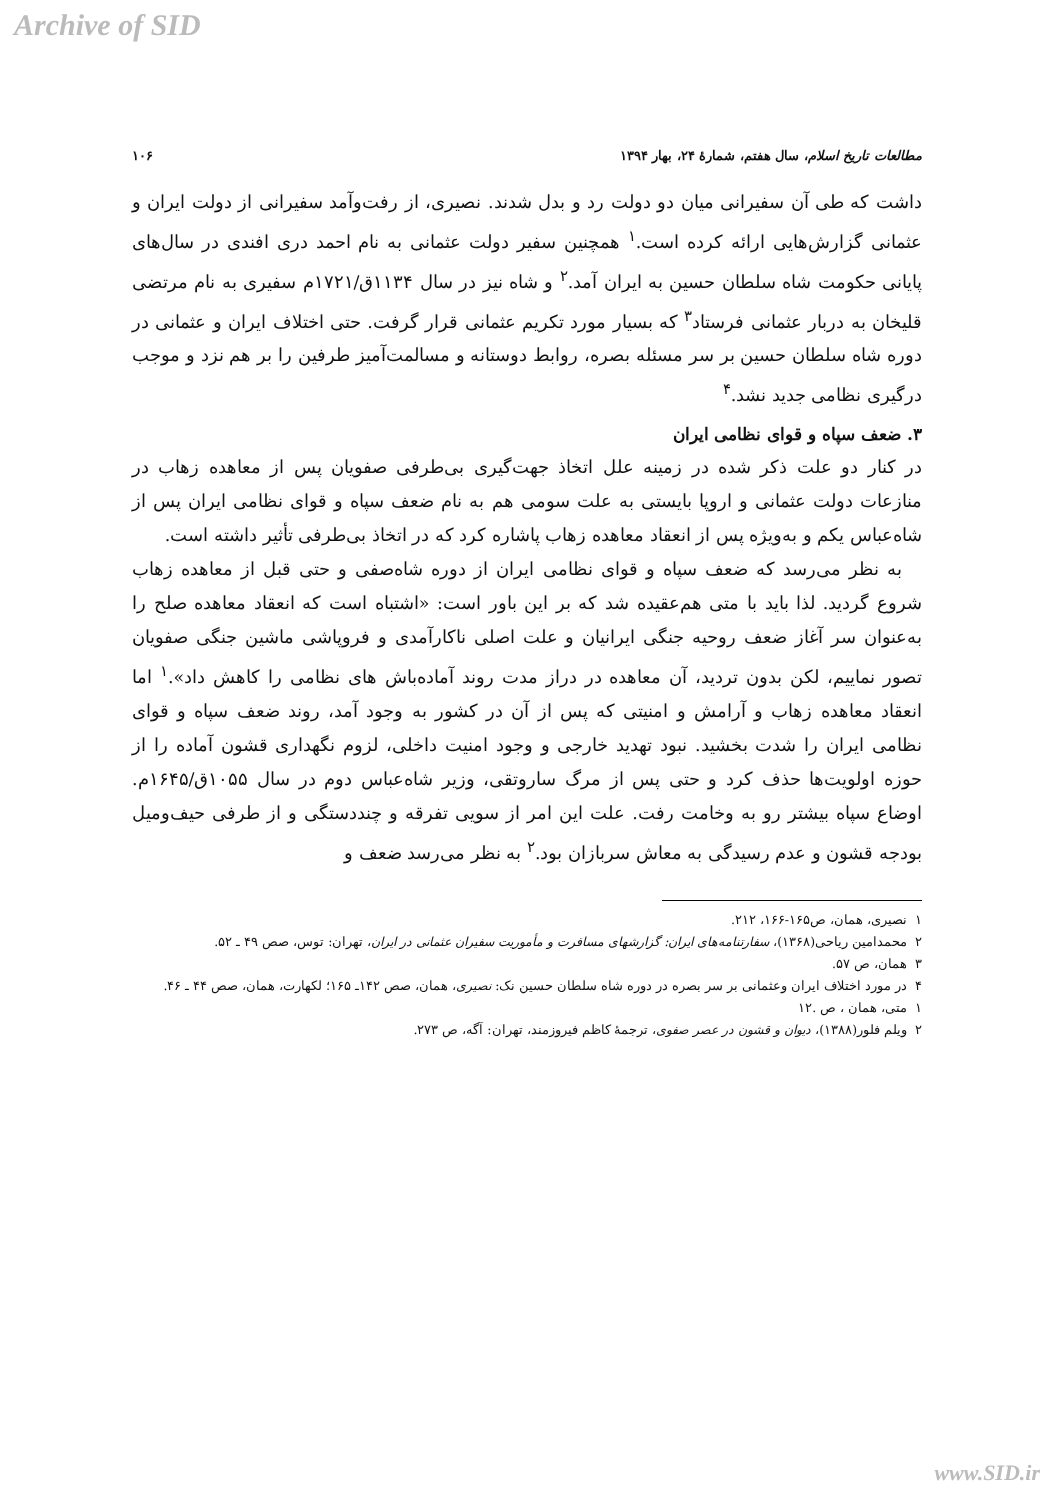Archive of SID
مطالعات تاریخ اسلام، سال هفتم، شمارهٔ ۲۴، بهار ۱۳۹۴ ۱۰۶
داشت که طی آن سفیرانی میان دو دولت رد و بدل شدند. نصیری، از رفت‌وآمد سفیرانی از دولت ایران و عثمانی گزارش‌هایی ارائه کرده است.<sup>۱</sup> همچنین سفیر دولت عثمانی به نام احمد دری افندی در سال‌های پایانی حکومت شاه سلطان حسین به ایران آمد.<sup>۲</sup> و شاه نیز در سال ۱۱۳۴ق/۱۷۲۱م سفیری به نام مرتضی قلیخان به دربار عثمانی فرستاد<sup>۳</sup> که بسیار مورد تکریم عثمانی قرار گرفت. حتی اختلاف ایران و عثمانی در دوره شاه سلطان حسین بر سر مسئله بصره، روابط دوستانه و مسالمت‌آمیز طرفین را بر هم نزد و موجب درگیری نظامی جدید نشد.<sup>۴</sup>
۳. ضعف سپاه و قوای نظامی ایران
در کنار دو علت ذکر شده در زمینه علل اتخاذ جهت‌گیری بی‌طرفی صفویان پس از معاهده زهاب در منازعات دولت عثمانی و اروپا بایستی به علت سومی هم به نام ضعف سپاه و قوای نظامی ایران پس از شاه‌عباس یکم و به‌ویژه پس از انعقاد معاهده زهاب پاشاره کرد که در اتخاذ بی‌طرفی تأثیر داشته است.
به نظر می‌رسد که ضعف سپاه و قوای نظامی ایران از دوره شاه‌صفی و حتی قبل از معاهده زهاب شروع گردید. لذا باید با متی هم‌عقیده شد که بر این باور است: «اشتباه است که انعقاد معاهده صلح را به‌عنوان سر آغاز ضعف روحیه جنگی ایرانیان و علت اصلی ناکارآمدی و فروپاشی ماشین جنگی صفویان تصور نماییم، لکن بدون تردید، آن معاهده در دراز مدت روند آماده‌باش های نظامی را کاهش داد».<sup>۱</sup> اما انعقاد معاهده زهاب و آرامش و امنیتی که پس از آن در کشور به وجود آمد، روند ضعف سپاه و قوای نظامی ایران را شدت بخشید. نبود تهدید خارجی و وجود امنیت داخلی، لزوم نگهداری قشون آماده را از حوزه اولویت‌ها حذف کرد و حتی پس از مرگ ساروتقی، وزیر شاه‌عباس دوم در سال ۱۰۵۵ق/۱۶۴۵م. اوضاع سپاه بیشتر رو به وخامت رفت. علت این امر از سویی تفرقه و چنددستگی و از طرفی حیف‌ومیل بودجه قشون و عدم رسیدگی به معاش سربازان بود.<sup>۲</sup> به نظر می‌رسد ضعف و
۱ نصیری، همان، ص۱۶۵-۱۶۶، ۲۱۲.
۲ محمدامین ریاحی(۱۳۶۸)، سفارتنامه‌های ایران: گزارشهای مسافرت و مأموریت سفیران عثمانی در ایران، تهران: توس، صص ۴۹ ـ ۵۲.
۳ همان، ص ۵۷.
۴ در مورد اختلاف ایران وعثمانی بر سر بصره در دوره شاه سلطان حسین نک: نصیری، همان، صص ۱۴۲ـ ۱۶۵؛ لکهارت، همان، صص ۴۴ ـ ۴۶.
۱ متی، همان ، ص .۱۲
۲ ویلم فلور(۱۳۸۸)، دیوان و قشون در عصر صفوی، ترجمهٔ کاظم فیروزمند، تهران: آگه، ص ۲۷۳.
www.SID.ir